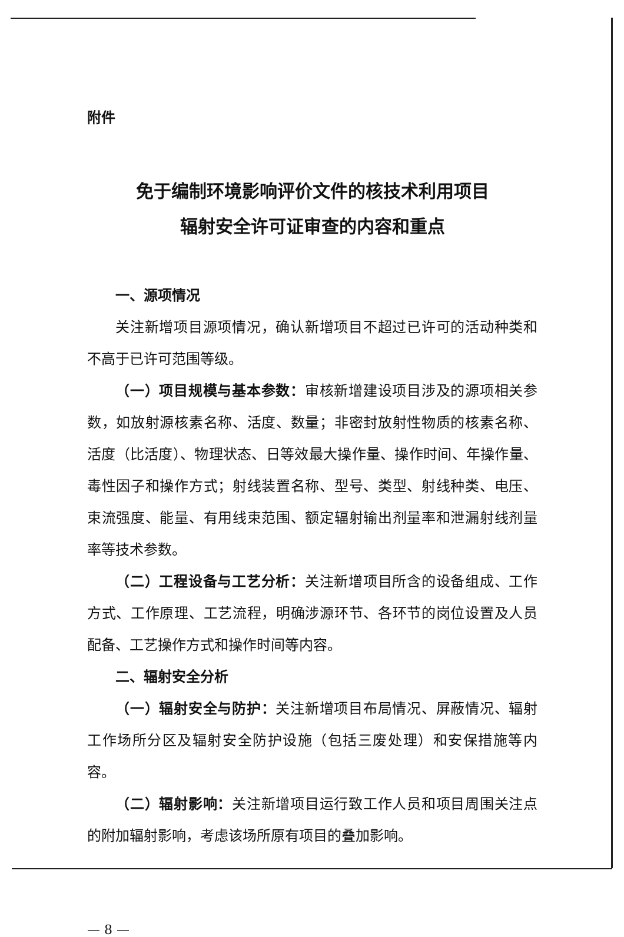附件
免于编制环境影响评价文件的核技术利用项目
辐射安全许可证审查的内容和重点
一、源项情况
关注新增项目源项情况，确认新增项目不超过已许可的活动种类和不高于已许可范围等级。
（一）项目规模与基本参数：审核新增建设项目涉及的源项相关参数，如放射源核素名称、活度、数量；非密封放射性物质的核素名称、活度（比活度）、物理状态、日等效最大操作量、操作时间、年操作量、毒性因子和操作方式；射线装置名称、型号、类型、射线种类、电压、束流强度、能量、有用线束范围、额定辐射输出剂量率和泄漏射线剂量率等技术参数。
（二）工程设备与工艺分析：关注新增项目所含的设备组成、工作方式、工作原理、工艺流程，明确涉源环节、各环节的岗位设置及人员配备、工艺操作方式和操作时间等内容。
二、辐射安全分析
（一）辐射安全与防护：关注新增项目布局情况、屏蔽情况、辐射工作场所分区及辐射安全防护设施（包括三废处理）和安保措施等内容。
（二）辐射影响：关注新增项目运行致工作人员和项目周围关注点的附加辐射影响，考虑该场所原有项目的叠加影响。
— 8 —